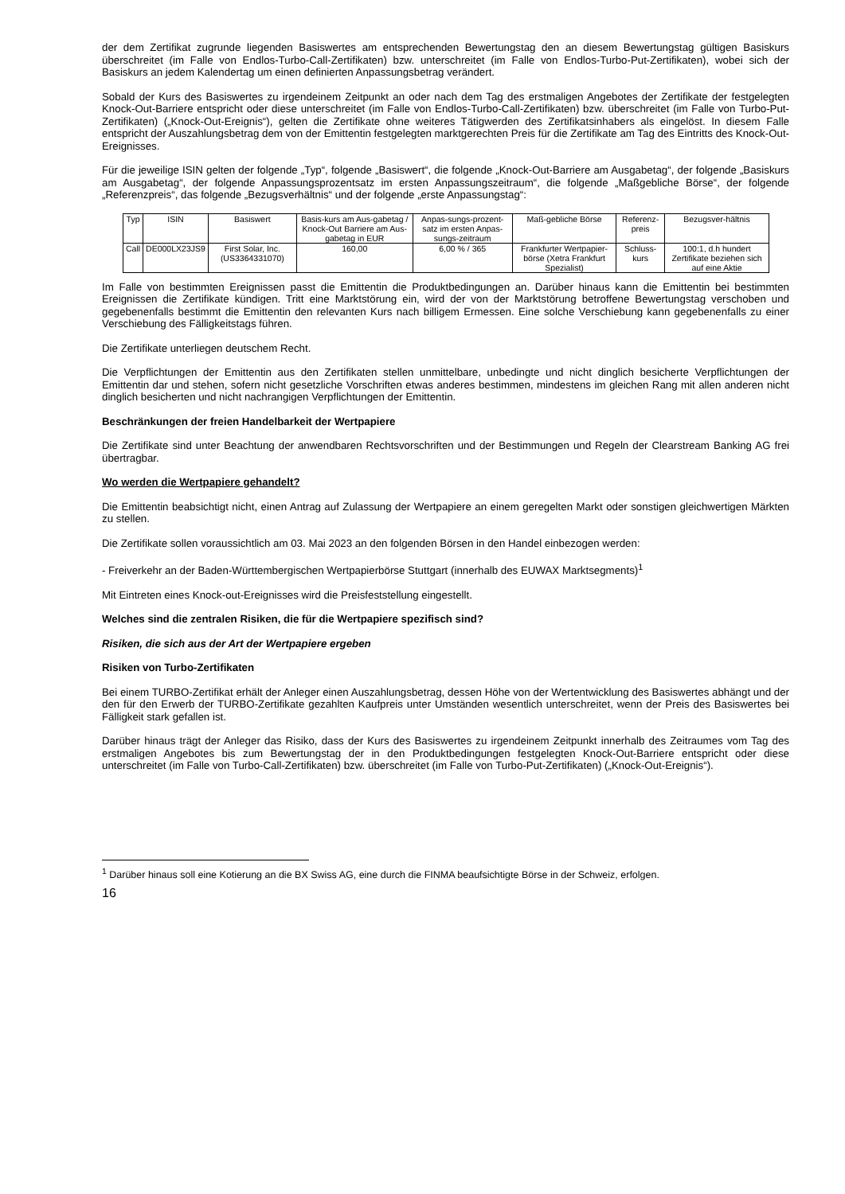der dem Zertifikat zugrunde liegenden Basiswertes am entsprechenden Bewertungstag den an diesem Bewertungstag gültigen Basiskurs überschreitet (im Falle von Endlos-Turbo-Call-Zertifikaten) bzw. unterschreitet (im Falle von Endlos-Turbo-Put-Zertifikaten), wobei sich der Basiskurs an jedem Kalendertag um einen definierten Anpassungsbetrag verändert.
Sobald der Kurs des Basiswertes zu irgendeinem Zeitpunkt an oder nach dem Tag des erstmaligen Angebotes der Zertifikate der festgelegten Knock-Out-Barriere entspricht oder diese unterschreitet (im Falle von Endlos-Turbo-Call-Zertifikaten) bzw. überschreitet (im Falle von Turbo-Put-Zertifikaten) („Knock-Out-Ereignis“), gelten die Zertifikate ohne weiteres Tätigwerden des Zertifikatsinhabers als eingelöst. In diesem Falle entspricht der Auszahlungsbetrag dem von der Emittentin festgelegten marktgerechten Preis für die Zertifikate am Tag des Eintritts des Knock-Out-Ereignisses.
Für die jeweilige ISIN gelten der folgende „Typ“, folgende „Basiswert“, die folgende „Knock-Out-Barriere am Ausgabetag“, der folgende „Basiskurs am Ausgabetag“, der folgende Anpassungsprozentsatz im ersten Anpassungszeitraum“, die folgende „Maßgebliche Börse“, der folgende „Referenzpreis“, das folgende „Bezugsverhältnis“ und der folgende „erste Anpassungstag“:
| Typ | ISIN | Basiswert | Basis-kurs am Aus-gabetag / Knock-Out Barriere am Aus-gabetag in EUR | Anpas-sungs-prozent-satz im ersten Anpas-sungs-zeitraum | Maß-gebliche Börse | Referenz-preis | Bezugsver-hältnis |
| Call | DE000LX23JS9 | First Solar, Inc. (US3364331070) | 160,00 | 6,00 % / 365 | Frankfurter Wertpapier-börse (Xetra Frankfurt Spezialist) | Schluss-kurs | 100:1, d.h hundert Zertifikate beziehen sich auf eine Aktie |
Im Falle von bestimmten Ereignissen passt die Emittentin die Produktbedingungen an. Darüber hinaus kann die Emittentin bei bestimmten Ereignissen die Zertifikate kündigen. Tritt eine Marktstörung ein, wird der von der Marktstörung betroffene Bewertungstag verschoben und gegebenenfalls bestimmt die Emittentin den relevanten Kurs nach billigem Ermessen. Eine solche Verschiebung kann gegebenenfalls zu einer Verschiebung des Fälligkeitstags führen.
Die Zertifikate unterliegen deutschem Recht.
Die Verpflichtungen der Emittentin aus den Zertifikaten stellen unmittelbare, unbedingte und nicht dinglich besicherte Verpflichtungen der Emittentin dar und stehen, sofern nicht gesetzliche Vorschriften etwas anderes bestimmen, mindestens im gleichen Rang mit allen anderen nicht dinglich besicherten und nicht nachrangigen Verpflichtungen der Emittentin.
Beschränkungen der freien Handelbarkeit der Wertpapiere
Die Zertifikate sind unter Beachtung der anwendbaren Rechtsvorschriften und der Bestimmungen und Regeln der Clearstream Banking AG frei übertragbar.
Wo werden die Wertpapiere gehandelt?
Die Emittentin beabsichtigt nicht, einen Antrag auf Zulassung der Wertpapiere an einem geregelten Markt oder sonstigen gleichwertigen Märkten zu stellen.
Die Zertifikate sollen voraussichtlich am 03. Mai 2023 an den folgenden Börsen in den Handel einbezogen werden:
- Freiverkehr an der Baden-Württembergischen Wertpapierbörse Stuttgart (innerhalb des EUWAX Marktsegments)<sup>1</sup>
Mit Eintreten eines Knock-out-Ereignisses wird die Preisfeststellung eingestellt.
Welches sind die zentralen Risiken, die für die Wertpapiere spezifisch sind?
Risiken, die sich aus der Art der Wertpapiere ergeben
Risiken von Turbo-Zertifikaten
Bei einem TURBO-Zertifikat erhält der Anleger einen Auszahlungsbetrag, dessen Höhe von der Wertentwicklung des Basiswertes abhängt und der den für den Erwerb der TURBO-Zertifikate gezahlten Kaufpreis unter Umständen wesentlich unterschreitet, wenn der Preis des Basiswertes bei Fälligkeit stark gefallen ist.
Darüber hinaus trägt der Anleger das Risiko, dass der Kurs des Basiswertes zu irgendeinem Zeitpunkt innerhalb des Zeitraumes vom Tag des erstmaligen Angebotes bis zum Bewertungstag der in den Produktbedingungen festgelegten Knock-Out-Barriere entspricht oder diese unterschreitet (im Falle von Turbo-Call-Zertifikaten) bzw. überschreitet (im Falle von Turbo-Put-Zertifikaten) („Knock-Out-Ereignis“).
<sup>1</sup> Darüber hinaus soll eine Kotierung an die BX Swiss AG, eine durch die FINMA beaufsichtigte Börse in der Schweiz, erfolgen.
16